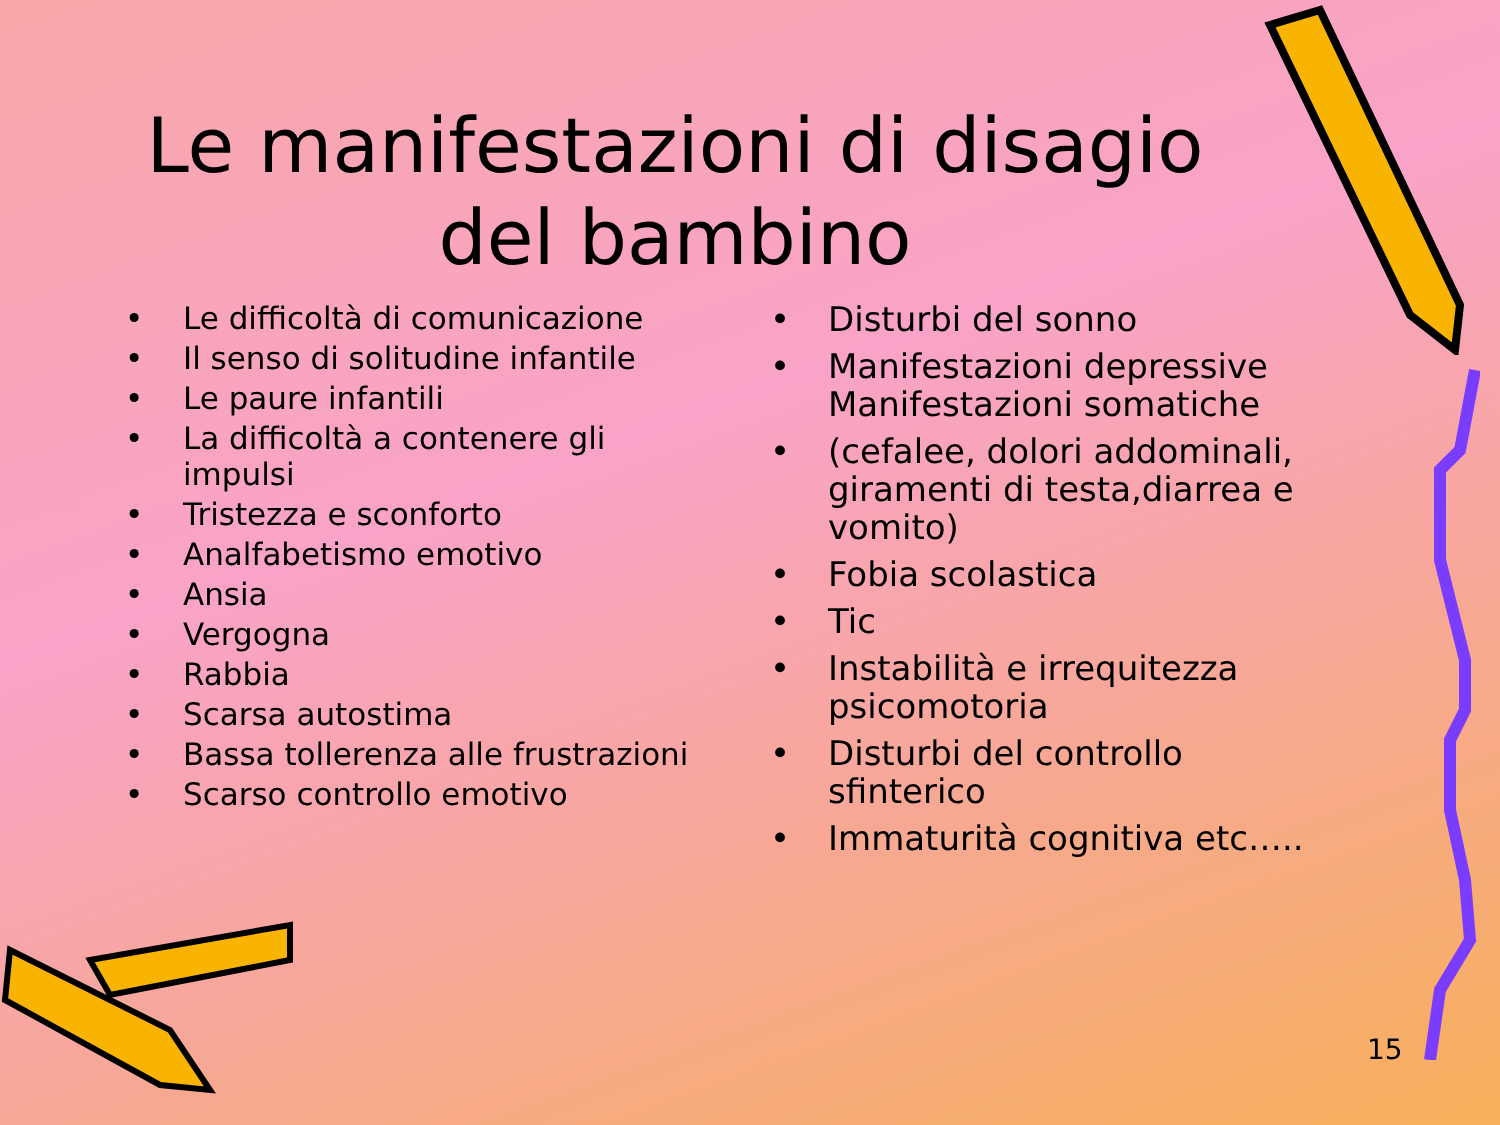Le manifestazioni di disagio del bambino
• Le difficoltà di comunicazione
• Il senso di solitudine infantile
• Le paure infantili
• La difficoltà a contenere gli impulsi
• Tristezza e sconforto
• Analfabetismo emotivo
• Ansia
• Vergogna
• Rabbia
• Scarsa autostima
• Bassa tollerenza alle frustrazioni
• Scarso controllo emotivo
• Disturbi del sonno
• Manifestazioni depressive Manifestazioni somatiche
• (cefalee, dolori addominali, giramenti di testa,diarrea e vomito)
• Fobia scolastica
• Tic
• Instabilità e irrequitezza psicomotoria
• Disturbi del controllo sfinterico
• Immaturità cognitiva etc…..
15